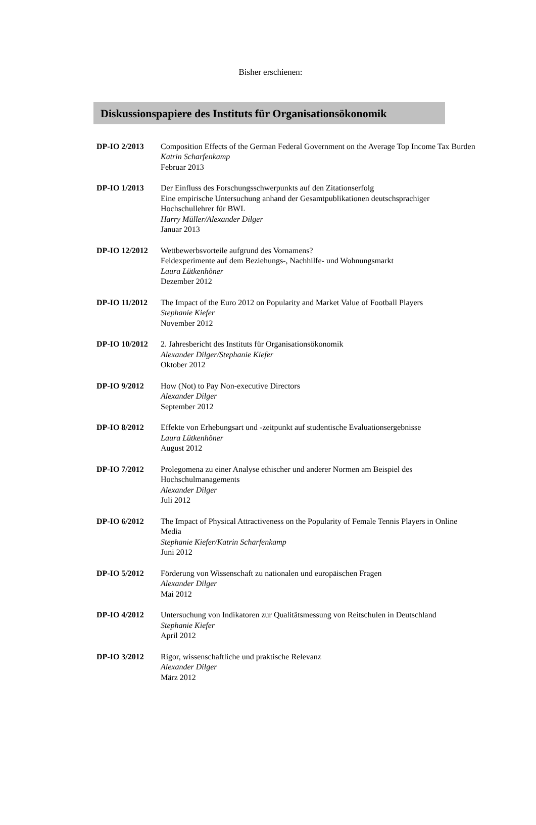Bisher erschienen:
Diskussionspapiere des Instituts für Organisationsökonomik
DP-IO 2/2013 Composition Effects of the German Federal Government on the Average Top Income Tax Burden
Katrin Scharfenkamp
Februar 2013
DP-IO 1/2013 Der Einfluss des Forschungsschwerpunkts auf den Zitationserfolg
Eine empirische Untersuchung anhand der Gesamtpublikationen deutschsprachiger Hochschullehrer für BWL
Harry Müller/Alexander Dilger
Januar 2013
DP-IO 12/2012 Wettbewerbsvorteile aufgrund des Vornamens?
Feldexperimente auf dem Beziehungs-, Nachhilfe- und Wohnungsmarkt
Laura Lütkenhöner
Dezember 2012
DP-IO 11/2012 The Impact of the Euro 2012 on Popularity and Market Value of Football Players
Stephanie Kiefer
November 2012
DP-IO 10/2012 2. Jahresbericht des Instituts für Organisationsökonomik
Alexander Dilger/Stephanie Kiefer
Oktober 2012
DP-IO 9/2012 How (Not) to Pay Non-executive Directors
Alexander Dilger
September 2012
DP-IO 8/2012 Effekte von Erhebungsart und -zeitpunkt auf studentische Evaluationsergebnisse
Laura Lütkenhöner
August 2012
DP-IO 7/2012 Prolegomena zu einer Analyse ethischer und anderer Normen am Beispiel des Hochschulmanagements
Alexander Dilger
Juli 2012
DP-IO 6/2012 The Impact of Physical Attractiveness on the Popularity of Female Tennis Players in Online Media
Stephanie Kiefer/Katrin Scharfenkamp
Juni 2012
DP-IO 5/2012 Förderung von Wissenschaft zu nationalen und europäischen Fragen
Alexander Dilger
Mai 2012
DP-IO 4/2012 Untersuchung von Indikatoren zur Qualitätsmessung von Reitschulen in Deutschland
Stephanie Kiefer
April 2012
DP-IO 3/2012 Rigor, wissenschaftliche und praktische Relevanz
Alexander Dilger
März 2012